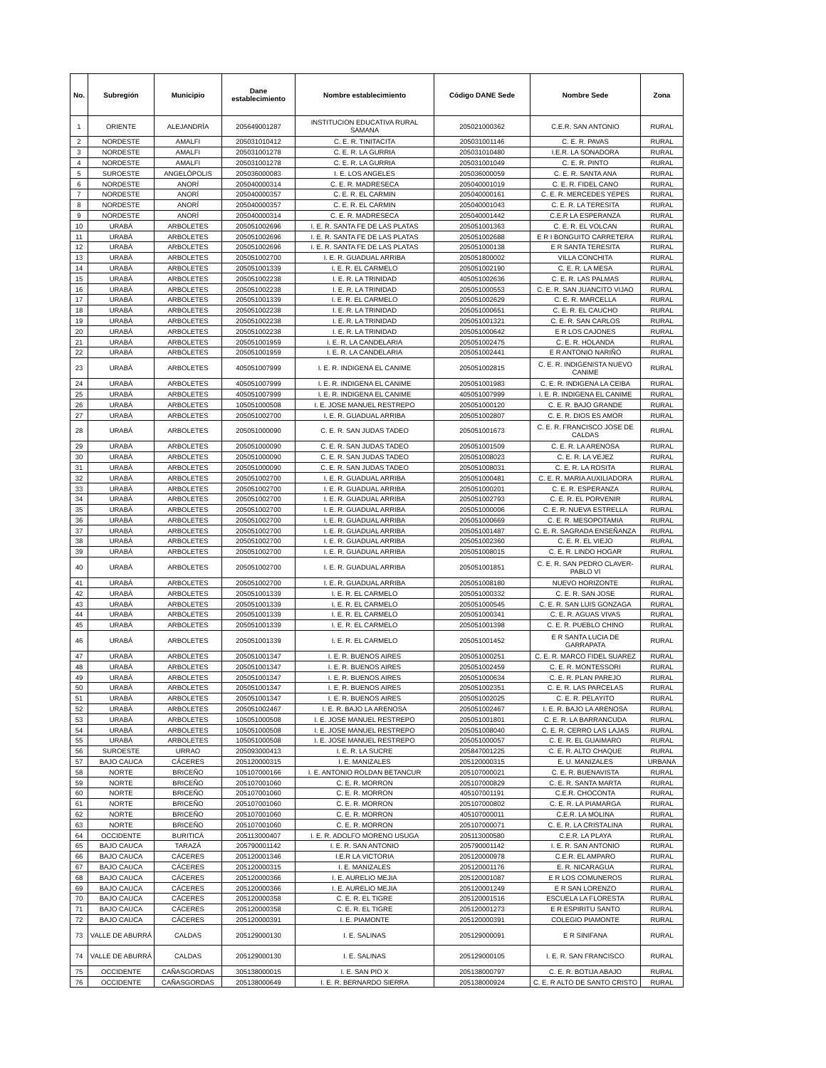| No. | Subregión | Municipio | Dane establecimiento | Nombre establecimiento | Código DANE Sede | Nombre Sede | Zona |
| --- | --- | --- | --- | --- | --- | --- | --- |
| 1 | ORIENTE | ALEJANDRÍA | 205649001287 | INSTITUCION EDUCATIVA RURAL SAMANA | 205021000362 | C.E.R. SAN ANTONIO | RURAL |
| 2 | NORDESTE | AMALFI | 205031010412 | C. E. R. TINITACITA | 205031001146 | C. E. R. PAVAS | RURAL |
| 3 | NORDESTE | AMALFI | 205031001278 | C. E. R. LA GURRIA | 205031010480 | I.E.R. LA SONADORA | RURAL |
| 4 | NORDESTE | AMALFI | 205031001278 | C. E. R. LA GURRIA | 205031001049 | C. E. R. PINTO | RURAL |
| 5 | SUROESTE | ANGELÓPOLIS | 205036000083 | I. E. LOS ANGELES | 205036000059 | C. E. R. SANTA ANA | RURAL |
| 6 | NORDESTE | ANORÍ | 205040000314 | C. E. R. MADRESECA | 205040001019 | C. E. R. FIDEL CANO | RURAL |
| 7 | NORDESTE | ANORÍ | 205040000357 | C. E. R. EL CARMIN | 205040000161 | C. E. R. MERCEDES YEPES | RURAL |
| 8 | NORDESTE | ANORÍ | 205040000357 | C. E. R. EL CARMIN | 205040001043 | C. E. R. LA TERESITA | RURAL |
| 9 | NORDESTE | ANORÍ | 205040000314 | C. E. R. MADRESECA | 205040001442 | C.E.R LA ESPERANZA | RURAL |
| 10 | URABÁ | ARBOLETES | 205051002696 | I. E. R. SANTA FE DE LAS PLATAS | 205051001363 | C. E. R. EL VOLCAN | RURAL |
| 11 | URABÁ | ARBOLETES | 205051002696 | I. E. R. SANTA FE DE LAS PLATAS | 205051002688 | E R I BONGUITO CARRETERA | RURAL |
| 12 | URABÁ | ARBOLETES | 205051002696 | I. E. R. SANTA FE DE LAS PLATAS | 205051000138 | E R SANTA TERESITA | RURAL |
| 13 | URABÁ | ARBOLETES | 205051002700 | I. E. R. GUADUAL ARRIBA | 205051800002 | VILLA CONCHITA | RURAL |
| 14 | URABÁ | ARBOLETES | 205051001339 | I. E. R. EL CARMELO | 205051002190 | C. E. R. LA MESA | RURAL |
| 15 | URABÁ | ARBOLETES | 205051002238 | I. E. R. LA TRINIDAD | 405051002636 | C. E. R. LAS PALMAS | RURAL |
| 16 | URABÁ | ARBOLETES | 205051002238 | I. E. R. LA TRINIDAD | 205051000553 | C. E. R. SAN JUANCITO VIJAO | RURAL |
| 17 | URABÁ | ARBOLETES | 205051001339 | I. E. R. EL CARMELO | 205051002629 | C. E. R. MARCELLA | RURAL |
| 18 | URABÁ | ARBOLETES | 205051002238 | I. E. R. LA TRINIDAD | 205051000651 | C. E. R. EL CAUCHO | RURAL |
| 19 | URABÁ | ARBOLETES | 205051002238 | I. E. R. LA TRINIDAD | 205051001321 | C. E. R. SAN CARLOS | RURAL |
| 20 | URABÁ | ARBOLETES | 205051002238 | I. E. R. LA TRINIDAD | 205051000642 | E R LOS CAJONES | RURAL |
| 21 | URABÁ | ARBOLETES | 205051001959 | I. E. R. LA CANDELARIA | 205051002475 | C. E. R. HOLANDA | RURAL |
| 22 | URABÁ | ARBOLETES | 205051001959 | I. E. R. LA CANDELARIA | 205051002441 | E R ANTONIO NARIÑO | RURAL |
| 23 | URABÁ | ARBOLETES | 405051007999 | I. E. R. INDIGENA EL CANIME | 205051002815 | C. E. R. INDIGENISTA NUEVO CANIME | RURAL |
| 24 | URABÁ | ARBOLETES | 405051007999 | I. E. R. INDIGENA EL CANIME | 205051001983 | C. E. R. INDIGENA LA CEIBA | RURAL |
| 25 | URABÁ | ARBOLETES | 405051007999 | I. E. R. INDIGENA EL CANIME | 405051007999 | I. E. R. INDIGENA EL CANIME | RURAL |
| 26 | URABÁ | ARBOLETES | 105051000508 | I. E. JOSE MANUEL RESTREPO | 205051000120 | C. E. R. BAJO GRANDE | RURAL |
| 27 | URABÁ | ARBOLETES | 205051002700 | I. E. R. GUADUAL ARRIBA | 205051002807 | C. E. R. DIOS ES AMOR | RURAL |
| 28 | URABÁ | ARBOLETES | 205051000090 | C. E. R. SAN JUDAS TADEO | 205051001673 | C. E. R. FRANCISCO JOSE DE CALDAS | RURAL |
| 29 | URABÁ | ARBOLETES | 205051000090 | C. E. R. SAN JUDAS TADEO | 205051001509 | C. E. R. LA ARENOSA | RURAL |
| 30 | URABÁ | ARBOLETES | 205051000090 | C. E. R. SAN JUDAS TADEO | 205051008023 | C. E. R. LA VEJEZ | RURAL |
| 31 | URABÁ | ARBOLETES | 205051000090 | C. E. R. SAN JUDAS TADEO | 205051008031 | C. E. R. LA ROSITA | RURAL |
| 32 | URABÁ | ARBOLETES | 205051002700 | I. E. R. GUADUAL ARRIBA | 205051000481 | C. E. R. MARIA AUXILIADORA | RURAL |
| 33 | URABÁ | ARBOLETES | 205051002700 | I. E. R. GUADUAL ARRIBA | 205051000201 | C. E. R. ESPERANZA | RURAL |
| 34 | URABÁ | ARBOLETES | 205051002700 | I. E. R. GUADUAL ARRIBA | 205051002793 | C. E. R. EL PORVENIR | RURAL |
| 35 | URABÁ | ARBOLETES | 205051002700 | I. E. R. GUADUAL ARRIBA | 205051000006 | C. E. R. NUEVA ESTRELLA | RURAL |
| 36 | URABÁ | ARBOLETES | 205051002700 | I. E. R. GUADUAL ARRIBA | 205051000669 | C. E. R. MESOPOTAMIA | RURAL |
| 37 | URABÁ | ARBOLETES | 205051002700 | I. E. R. GUADUAL ARRIBA | 205051001487 | C. E. R. SAGRADA ENSEÑANZA | RURAL |
| 38 | URABÁ | ARBOLETES | 205051002700 | I. E. R. GUADUAL ARRIBA | 205051002360 | C. E. R. EL VIEJO | RURAL |
| 39 | URABÁ | ARBOLETES | 205051002700 | I. E. R. GUADUAL ARRIBA | 205051008015 | C. E. R. LINDO HOGAR | RURAL |
| 40 | URABÁ | ARBOLETES | 205051002700 | I. E. R. GUADUAL ARRIBA | 205051001851 | C. E. R. SAN PEDRO CLAVER-PABLO VI | RURAL |
| 41 | URABÁ | ARBOLETES | 205051002700 | I. E. R. GUADUAL ARRIBA | 205051008180 | NUEVO HORIZONTE | RURAL |
| 42 | URABÁ | ARBOLETES | 205051001339 | I. E. R. EL CARMELO | 205051000332 | C. E. R. SAN JOSE | RURAL |
| 43 | URABÁ | ARBOLETES | 205051001339 | I. E. R. EL CARMELO | 205051000545 | C. E. R. SAN LUIS GONZAGA | RURAL |
| 44 | URABÁ | ARBOLETES | 205051001339 | I. E. R. EL CARMELO | 205051000341 | C. E. R. AGUAS VIVAS | RURAL |
| 45 | URABÁ | ARBOLETES | 205051001339 | I. E. R. EL CARMELO | 205051001398 | C. E. R. PUEBLO CHINO | RURAL |
| 46 | URABÁ | ARBOLETES | 205051001339 | I. E. R. EL CARMELO | 205051001452 | E R SANTA LUCIA DE GARRAPATA | RURAL |
| 47 | URABÁ | ARBOLETES | 205051001347 | I. E. R. BUENOS AIRES | 205051000251 | C. E. R. MARCO FIDEL SUAREZ | RURAL |
| 48 | URABÁ | ARBOLETES | 205051001347 | I. E. R. BUENOS AIRES | 205051002459 | C. E. R. MONTESSORI | RURAL |
| 49 | URABÁ | ARBOLETES | 205051001347 | I. E. R. BUENOS AIRES | 205051000634 | C. E. R. PLAN PAREJO | RURAL |
| 50 | URABÁ | ARBOLETES | 205051001347 | I. E. R. BUENOS AIRES | 205051002351 | C. E. R. LAS PARCELAS | RURAL |
| 51 | URABÁ | ARBOLETES | 205051001347 | I. E. R. BUENOS AIRES | 205051002025 | C. E. R. PELAYITO | RURAL |
| 52 | URABÁ | ARBOLETES | 205051002467 | I. E. R. BAJO LA ARENOSA | 205051002467 | I. E. R. BAJO LA ARENOSA | RURAL |
| 53 | URABÁ | ARBOLETES | 105051000508 | I. E. JOSE MANUEL RESTREPO | 205051001801 | C. E. R. LA BARRANCUDA | RURAL |
| 54 | URABÁ | ARBOLETES | 105051000508 | I. E. JOSE MANUEL RESTREPO | 205051008040 | C. E. R. CERRO LAS LAJAS | RURAL |
| 55 | URABÁ | ARBOLETES | 105051000508 | I. E. JOSE MANUEL RESTREPO | 205051000057 | C. E. R. EL GUAIMARO | RURAL |
| 56 | SUROESTE | URRAO | 205093000413 | I. E. R. LA SUCRE | 205847001225 | C. E. R. ALTO CHAQUE | RURAL |
| 57 | BAJO CAUCA | CÁCERES | 205120000315 | I. E. MANIZALES | 205120000315 | E. U. MANIZALES | URBANA |
| 58 | NORTE | BRICEÑO | 105107000166 | I. E. ANTONIO ROLDAN BETANCUR | 205107000021 | C. E. R. BUENAVISTA | RURAL |
| 59 | NORTE | BRICEÑO | 205107001060 | C. E. R. MORRON | 205107000829 | C. E. R. SANTA MARTA | RURAL |
| 60 | NORTE | BRICEÑO | 205107001060 | C. E. R. MORRON | 405107001191 | C.E.R. CHOCONTA | RURAL |
| 61 | NORTE | BRICEÑO | 205107001060 | C. E. R. MORRON | 205107000802 | C. E. R. LA PIAMARGA | RURAL |
| 62 | NORTE | BRICEÑO | 205107001060 | C. E. R. MORRON | 405107000011 | C.E.R. LA MOLINA | RURAL |
| 63 | NORTE | BRICEÑO | 205107001060 | C. E. R. MORRON | 205107000071 | C. E. R. LA CRISTALINA | RURAL |
| 64 | OCCIDENTE | BURITICÁ | 205113000407 | I. E. R. ADOLFO MORENO USUGA | 205113000580 | C.E.R. LA PLAYA | RURAL |
| 65 | BAJO CAUCA | TARAZÁ | 205790001142 | I. E. R. SAN ANTONIO | 205790001142 | I. E. R. SAN ANTONIO | RURAL |
| 66 | BAJO CAUCA | CÁCERES | 205120001346 | I.E.R LA VICTORIA | 205120000978 | C.E.R. EL AMPARO | RURAL |
| 67 | BAJO CAUCA | CÁCERES | 205120000315 | I. E. MANIZALES | 205120001176 | E. R. NICARAGUA | RURAL |
| 68 | BAJO CAUCA | CÁCERES | 205120000366 | I. E. AURELIO MEJIA | 205120001087 | E R LOS COMUNEROS | RURAL |
| 69 | BAJO CAUCA | CÁCERES | 205120000366 | I. E. AURELIO MEJIA | 205120001249 | E R SAN LORENZO | RURAL |
| 70 | BAJO CAUCA | CÁCERES | 205120000358 | C. E. R. EL TIGRE | 205120001516 | ESCUELA LA FLORESTA | RURAL |
| 71 | BAJO CAUCA | CÁCERES | 205120000358 | C. E. R. EL TIGRE | 205120001273 | E R ESPIRITU SANTO | RURAL |
| 72 | BAJO CAUCA | CÁCERES | 205120000391 | I. E. PIAMONTE | 205120000391 | COLEGIO PIAMONTE | RURAL |
| 73 | VALLE DE ABURRÁ | CALDAS | 205129000130 | I. E. SALINAS | 205129000091 | E R SINIFANA | RURAL |
| 74 | VALLE DE ABURRÁ | CALDAS | 205129000130 | I. E. SALINAS | 205129000105 | I. E. R. SAN FRANCISCO | RURAL |
| 75 | OCCIDENTE | CAÑASGORDAS | 305138000015 | I. E. SAN PIO X | 205138000797 | C. E. R. BOTIJA ABAJO | RURAL |
| 76 | OCCIDENTE | CAÑASGORDAS | 205138000649 | I. E. R. BERNARDO SIERRA | 205138000924 | C. E. R ALTO DE SANTO CRISTO | RURAL |